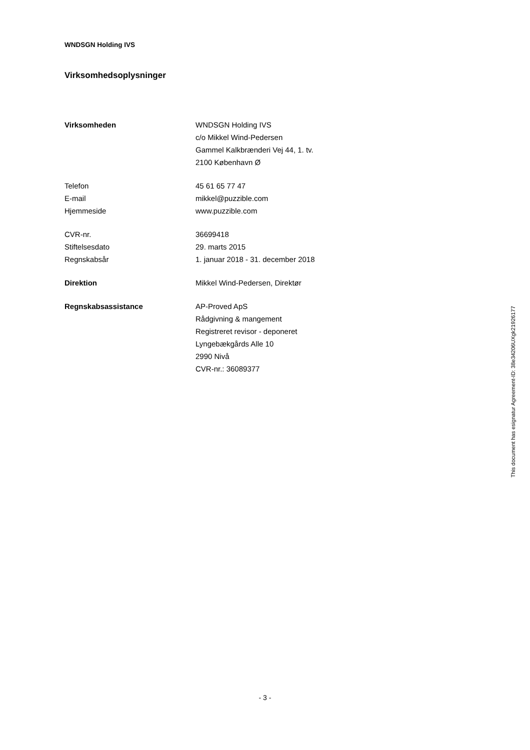WNDSGN Holding IVS
Virksomhedsoplysninger
Virksomheden WNDSGN Holding IVS
c/o Mikkel Wind-Pedersen
Gammel Kalkbrænderi Vej 44, 1. tv.
2100 København Ø
Telefon
E-mail
Hjemmeside
45 61 65 77 47
mikkel@puzzible.com
www.puzzible.com
CVR-nr.
Stiftelsesdato
Regnskabsår
36699418
29. marts 2015
1. januar 2018 - 31. december 2018
Direktion Mikkel Wind-Pedersen, Direktør
Regnskabsassistance AP-Proved ApS
Rådgivning & mangement
Registreret revisor - deponeret
Lyngebækgårds Alle 10
2990 Nivå
CVR-nr.: 36089377
This document has esignatur Agreement-ID: 38e34206UXgk21926177
- 3 -